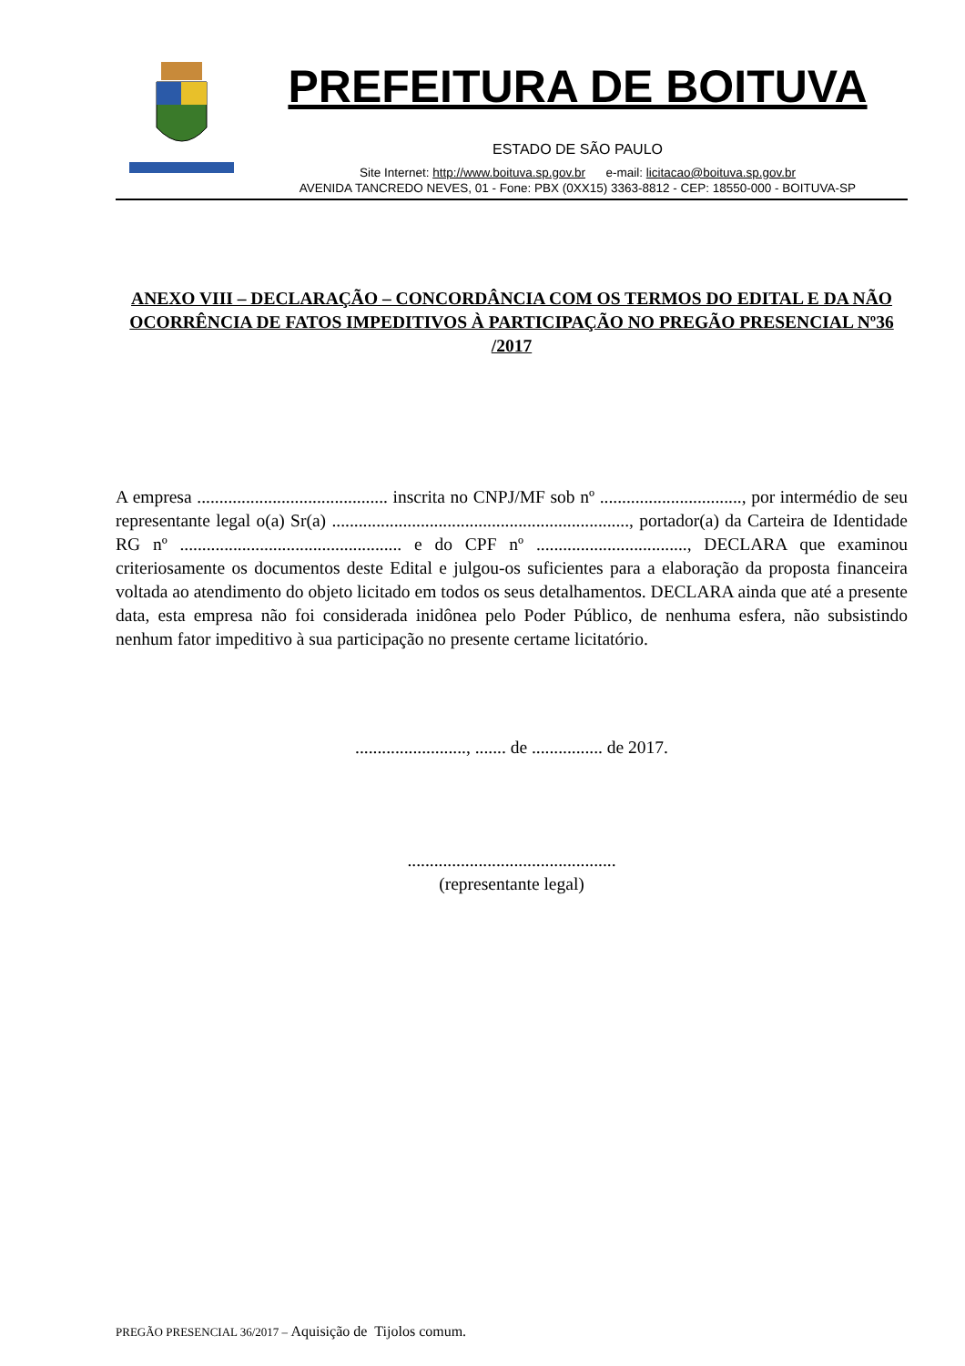PREFEITURA DE BOITUVA
ESTADO DE SÃO PAULO
Site Internet: http://www.boituva.sp.gov.br e-mail: licitacao@boituva.sp.gov.br
AVENIDA TANCREDO NEVES, 01 - Fone: PBX (0XX15) 3363-8812 - CEP: 18550-000 - BOITUVA-SP
ANEXO VIII – DECLARAÇÃO – CONCORDÂNCIA COM OS TERMOS DO EDITAL E DA NÃO OCORRÊNCIA DE FATOS IMPEDITIVOS À PARTICIPAÇÃO NO PREGÃO PRESENCIAL Nº36 /2017
A empresa ........................................... inscrita no CNPJ/MF sob nº ................................, por intermédio de seu representante legal o(a) Sr(a) ..................................................................., portador(a) da Carteira de Identidade RG nº .................................................. e do CPF nº .................................., DECLARA que examinou criteriosamente os documentos deste Edital e julgou-os suficientes para a elaboração da proposta financeira voltada ao atendimento do objeto licitado em todos os seus detalhamentos. DECLARA ainda que até a presente data, esta empresa não foi considerada inidônea pelo Poder Público, de nenhuma esfera, não subsistindo nenhum fator impeditivo à sua participação no presente certame licitatório.
........................., ....... de ................ de 2017.
...............................................
(representante legal)
PREGÃO PRESENCIAL 36/2017 – Aquisição de Tijolos comum.